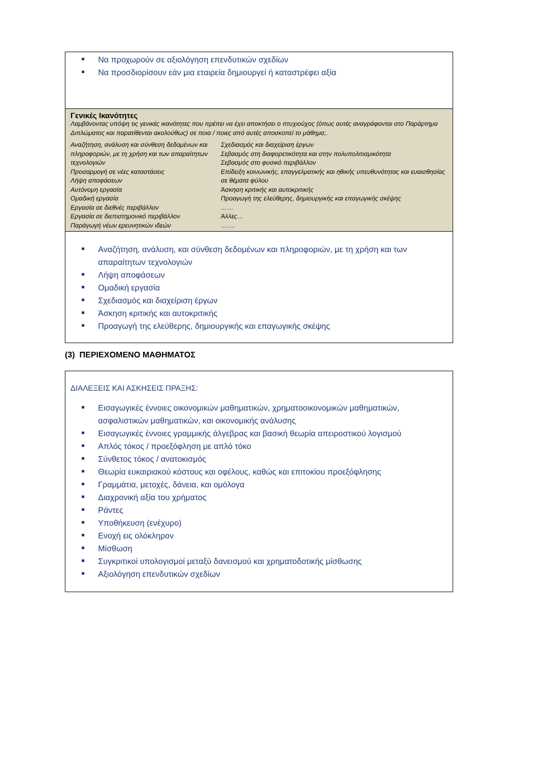Να προχωρούν σε αξιολόγηση επενδυτικών σχεδίων
Να προσδιορίσουν εάν μια εταιρεία δημιουργεί ή καταστρέφει αξία
Γενικές Ικανότητες
Λαμβάνοντας υπόψη τις γενικές ικανότητες που πρέπει να έχει αποκτήσει ο πτυχιούχος (όπως αυτές αναγράφονται στο Παράρτημα Διπλώματος και παρατίθενται ακολούθως) σε ποια / ποιες από αυτές αποσκοπεί το μάθημα;.
Αναζήτηση, ανάλυση και σύνθεση δεδομένων και πληροφοριών, με τη χρήση και των απαραίτητων τεχνολογιών
Προσαρμογή σε νέες καταστάσεις
Λήψη αποφάσεων
Αυτόνομη εργασία
Ομαδική εργασία
Εργασία σε διεθνές περιβάλλον
Εργασία σε διεπιστημονικό περιβάλλον
Παράγωγή νέων ερευνητικών ιδεών
Σχεδιασμός και διαχείριση έργων
Σεβασμός στη διαφορετικότητα και στην πολυπολιτισμικότητα
Σεβασμός στο φυσικό περιβάλλον
Επίδειξη κοινωνικής, επαγγελματικής και ηθικής υπευθυνότητας και ευαισθησίας σε θέματα φύλου
Άσκηση κριτικής και αυτοκριτικής
Προαγωγή της ελεύθερης, δημιουργικής και επαγωγικής σκέψης
……
Άλλες…
…….
Αναζήτηση, ανάλυση, και σύνθεση δεδομένων και πληροφοριών, με τη χρήση και των απαραίτητων τεχνολογιών
Λήψη αποφάσεων
Ομαδική εργασία
Σχεδιασμός και διαχείριση έργων
Άσκηση κριτικής και αυτοκριτικής
Προαγωγή της ελεύθερης, δημιουργικής και επαγωγικής σκέψης
(3) ΠΕΡΙΕΧΟΜΕΝΟ ΜΑΘΗΜΑΤΟΣ
ΔΙΑΛΕΞΕΙΣ ΚΑΙ ΑΣΚΗΣΕΙΣ ΠΡΑΞΗΣ:
Εισαγωγικές έννοιες οικονομικών μαθηματικών, χρηματοοικονομικών μαθηματικών, ασφαλιστικών μαθηματικών, και οικονομικής ανάλυσης
Εισαγωγικές έννοιες γραμμικής άλγεβρας και βασική θεωρία απειροστικού λογισμού
Απλός τόκος / προεξόφληση με απλό τόκο
Σύνθετος τόκος / ανατοκισμός
Θεωρία ευκαιριακού κόστους και οφέλους, καθώς και επιτοκίου προεξόφλησης
Γραμμάτια, μετοχές, δάνεια, και ομόλογα
Διαχρονική αξία του χρήματος
Ράντες
Υποθήκευση (ενέχυρο)
Ενοχή εις ολόκληρον
Μίσθωση
Συγκριτικοί υπολογισμοί μεταξύ δανεισμού και χρηματοδοτικής μίσθωσης
Αξιολόγηση επενδυτικών σχεδίων